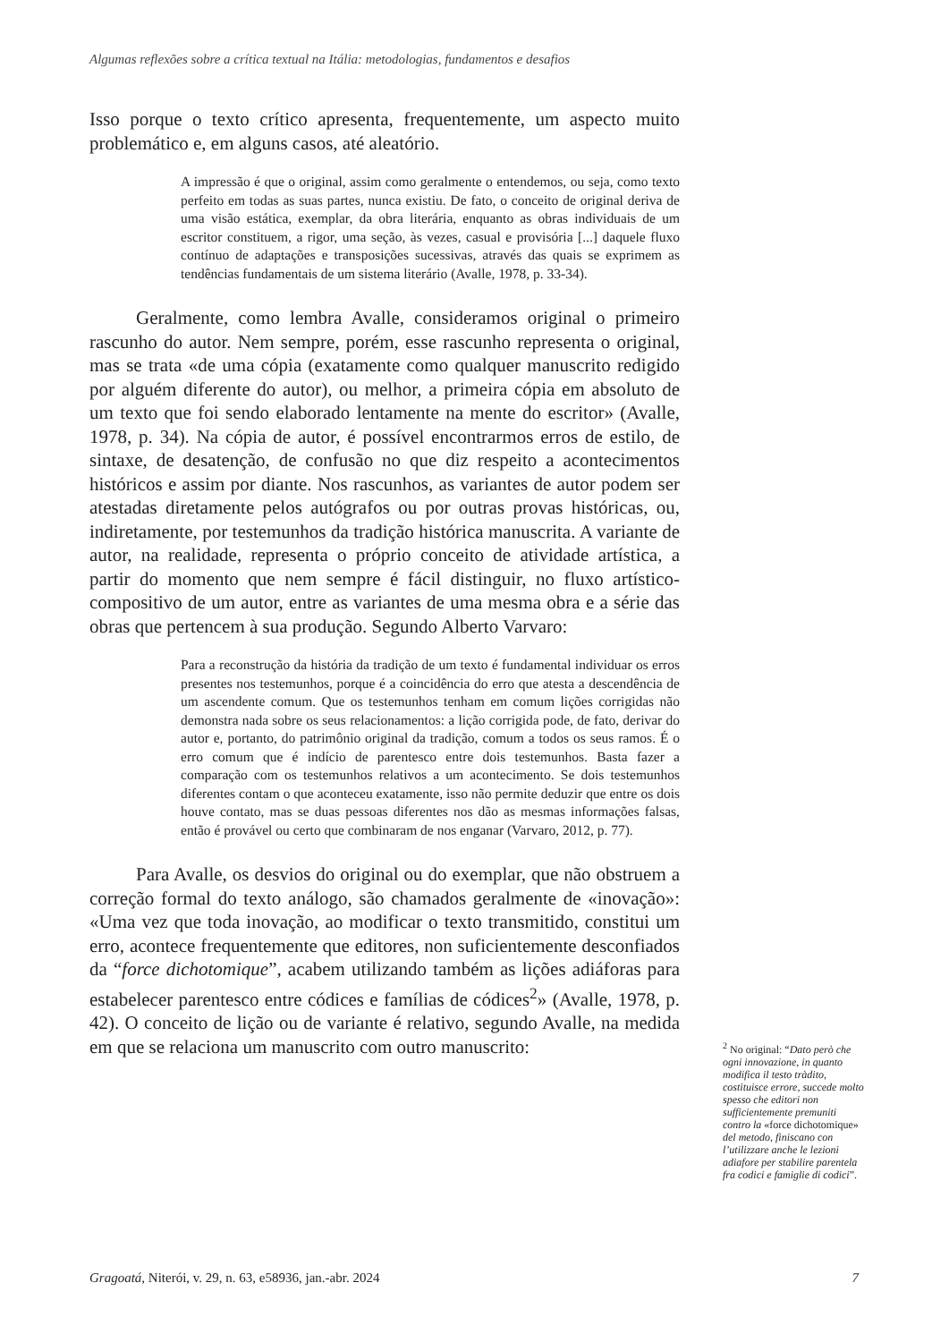Algumas reflexões sobre a crítica textual na Itália: metodologias, fundamentos e desafios
Isso porque o texto crítico apresenta, frequentemente, um aspecto muito problemático e, em alguns casos, até aleatório.
A impressão é que o original, assim como geralmente o entendemos, ou seja, como texto perfeito em todas as suas partes, nunca existiu. De fato, o conceito de original deriva de uma visão estática, exemplar, da obra literária, enquanto as obras individuais de um escritor constituem, a rigor, uma seção, às vezes, casual e provisória [...] daquele fluxo contínuo de adaptações e transposições sucessivas, através das quais se exprimem as tendências fundamentais de um sistema literário (Avalle, 1978, p. 33-34).
Geralmente, como lembra Avalle, consideramos original o primeiro rascunho do autor. Nem sempre, porém, esse rascunho representa o original, mas se trata «de uma cópia (exatamente como qualquer manuscrito redigido por alguém diferente do autor), ou melhor, a primeira cópia em absoluto de um texto que foi sendo elaborado lentamente na mente do escritor» (Avalle, 1978, p. 34). Na cópia de autor, é possível encontrarmos erros de estilo, de sintaxe, de desatenção, de confusão no que diz respeito a acontecimentos históricos e assim por diante. Nos rascunhos, as variantes de autor podem ser atestadas diretamente pelos autógrafos ou por outras provas históricas, ou, indiretamente, por testemunhos da tradição histórica manuscrita. A variante de autor, na realidade, representa o próprio conceito de atividade artística, a partir do momento que nem sempre é fácil distinguir, no fluxo artístico-compositivo de um autor, entre as variantes de uma mesma obra e a série das obras que pertencem à sua produção. Segundo Alberto Varvaro:
Para a reconstrução da história da tradição de um texto é fundamental individuar os erros presentes nos testemunhos, porque é a coincidência do erro que atesta a descendência de um ascendente comum. Que os testemunhos tenham em comum lições corrigidas não demonstra nada sobre os seus relacionamentos: a lição corrigida pode, de fato, derivar do autor e, portanto, do patrimônio original da tradição, comum a todos os seus ramos. É o erro comum que é indício de parentesco entre dois testemunhos. Basta fazer a comparação com os testemunhos relativos a um acontecimento. Se dois testemunhos diferentes contam o que aconteceu exatamente, isso não permite deduzir que entre os dois houve contato, mas se duas pessoas diferentes nos dão as mesmas informações falsas, então é provável ou certo que combinaram de nos enganar (Varvaro, 2012, p. 77).
Para Avalle, os desvios do original ou do exemplar, que não obstruem a correção formal do texto análogo, são chamados geralmente de «inovação»: «Uma vez que toda inovação, ao modificar o texto transmitido, constitui um erro, acontece frequentemente que editores, non suficientemente desconfiados da “force dichotomique”, acabem utilizando também as lições adiáforas para estabelecer parentesco entre códices e famílias de códices<sup>2</sup>» (Avalle, 1978, p. 42). O conceito de lição ou de variante é relativo, segundo Avalle, na medida em que se relaciona um manuscrito com outro manuscrito:
<sup>2</sup> No original: “Dato però che ogni innovazione, in quanto modifica il testo tràdito, costituisce errore, succede molto spesso che editori non sufficientemente premuniti contro la «force dichotomique» del metodo, finiscano con l’utilizzare anche le lezioni adiafore per stabilire parentela fra codici e famiglie di codici”.
Gragoatá, Niterói, v. 29, n. 63, e58936, jan.-abr. 2024 7